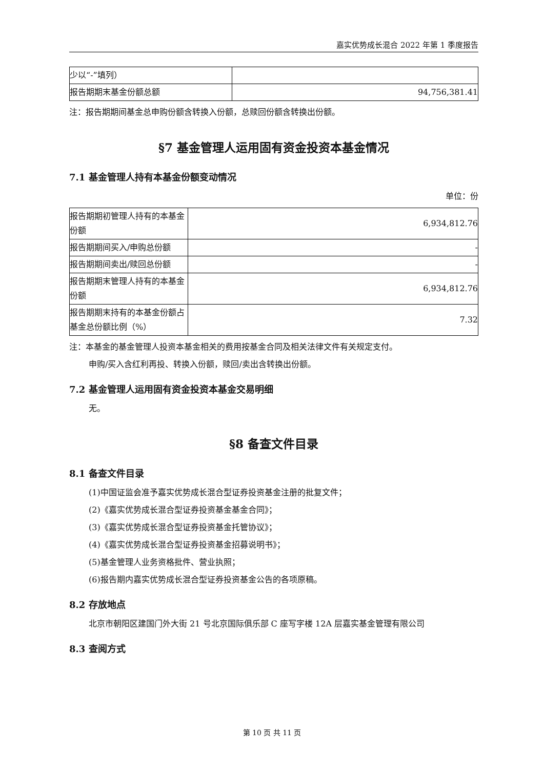嘉实优势成长混合 2022 年第 1 季度报告
| 少以“-”填列） | |
| 报告期期末基金份额总额 | 94,756,381.41 |
注：报告期期间基金总申购份额含转换入份额，总赎回份额含转换出份额。
§7 基金管理人运用固有资金投资本基金情况
7.1 基金管理人持有本基金份额变动情况
单位：份
| 报告期期初管理人持有的本基金份额 | 6,934,812.76 |
| 报告期期间买入/申购总份额 | - |
| 报告期期间卖出/赎回总份额 | - |
| 报告期期末管理人持有的本基金份额 | 6,934,812.76 |
| 报告期期末持有的本基金份额占基金总份额比例（%） | 7.32 |
注：本基金的基金管理人投资本基金相关的费用按基金合同及相关法律文件有关规定支付。
申购/买入含红利再投、转换入份额，赎回/卖出含转换出份额。
7.2 基金管理人运用固有资金投资本基金交易明细
无。
§8 备查文件目录
8.1 备查文件目录
(1)中国证监会准予嘉实优势成长混合型证券投资基金注册的批复文件；
(2)《嘉实优势成长混合型证券投资基金基金合同》；
(3)《嘉实优势成长混合型证券投资基金托管协议》；
(4)《嘉实优势成长混合型证券投资基金招募说明书》；
(5)基金管理人业务资格批件、营业执照；
(6)报告期内嘉实优势成长混合型证券投资基金公告的各项原稿。
8.2 存放地点
北京市朝阳区建国门外大街 21 号北京国际俱乐部 C 座写字楼 12A 层嘉实基金管理有限公司
8.3 查阅方式
第 10 页 共 11 页